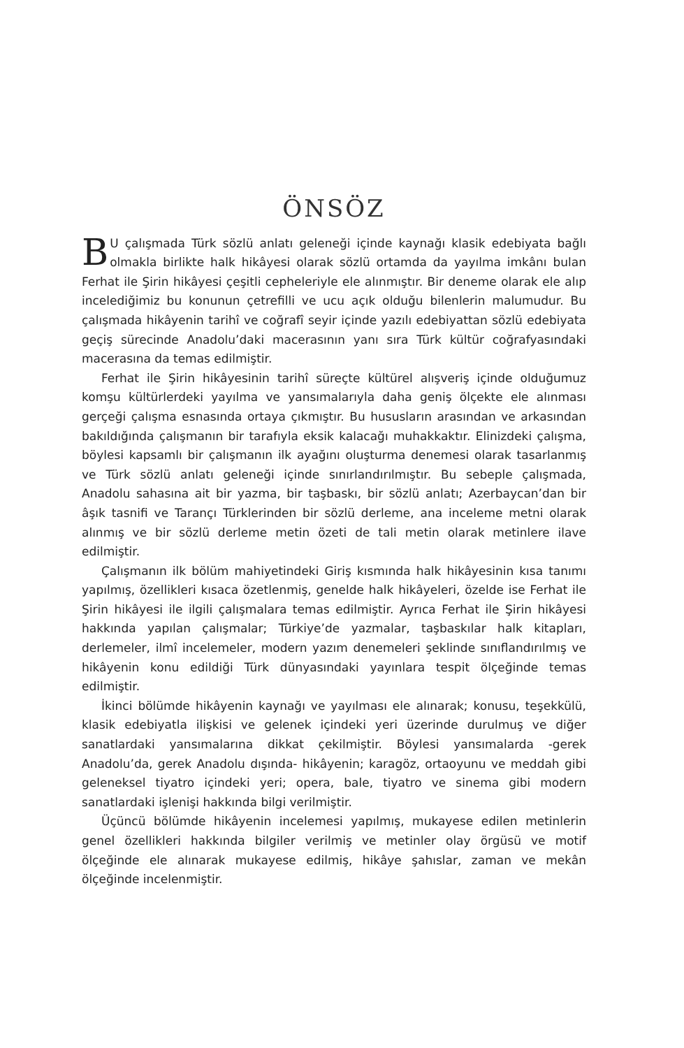ÖNSÖZ
BU çalışmada Türk sözlü anlatı geleneği içinde kaynağı klasik edebiyata bağlı olmakla birlikte halk hikâyesi olarak sözlü ortamda da yayılma imkânı bulan Ferhat ile Şirin hikâyesi çeşitli cepheleriyle ele alınmıştır. Bir deneme olarak ele alıp incelediğimiz bu konunun çetrefilli ve ucu açık olduğu bilenlerin malumudur. Bu çalışmada hikâyenin tarihî ve coğrafî seyir içinde yazılı edebiyattan sözlü edebiyata geçiş sürecinde Anadolu’daki macerasının yanı sıra Türk kültür coğrafyasındaki macerasına da temas edilmiştir.
Ferhat ile Şirin hikâyesinin tarihî süreçte kültürel alışveriş içinde olduğumuz komşu kültürlerdeki yayılma ve yansımalarıyla daha geniş ölçekte ele alınması gerçeği çalışma esnasında ortaya çıkmıştır. Bu hususların arasından ve arkasından bakıldığında çalışmanın bir tarafıyla eksik kalacağı muhakkaktır. Elinizdeki çalışma, böylesi kapsamlı bir çalışmanın ilk ayağını oluşturma denemesi olarak tasarlanmış ve Türk sözlü anlatı geleneği içinde sınırlandırılmıştır. Bu sebeple çalışmada, Anadolu sahasına ait bir yazma, bir taşbaskı, bir sözlü anlatı; Azerbaycan’dan bir âşık tasnifi ve Tarançı Türklerinden bir sözlü derleme, ana inceleme metni olarak alınmış ve bir sözlü derleme metin özeti de tali metin olarak metinlere ilave edilmiştir.
Çalışmanın ilk bölüm mahiyetindeki Giriş kısmında halk hikâyesinin kısa tanımı yapılmış, özellikleri kısaca özetlenmiş, genelde halk hikâyeleri, özelde ise Ferhat ile Şirin hikâyesi ile ilgili çalışmalara temas edilmiştir. Ayrıca Ferhat ile Şirin hikâyesi hakkında yapılan çalışmalar; Türkiye’de yazmalar, taşbaskılar halk kitapları, derlemeler, ilmî incelemeler, modern yazım denemeleri şeklinde sınıflandırılmış ve hikâyenin konu edildiği Türk dünyasındaki yayınlara tespit ölçeğinde temas edilmiştir.
İkinci bölümde hikâyenin kaynağı ve yayılması ele alınarak; konusu, teşekkülü, klasik edebiyatla ilişkisi ve gelenek içindeki yeri üzerinde durulmuş ve diğer sanatlardaki yansımalarına dikkat çekilmiştir. Böylesi yansımalarda -gerek Anadolu’da, gerek Anadolu dışında- hikâyenin; karagöz, ortaoyunu ve meddah gibi geleneksel tiyatro içindeki yeri; opera, bale, tiyatro ve sinema gibi modern sanatlardaki işlenişi hakkında bilgi verilmiştir.
Üçüncü bölümde hikâyenin incelemesi yapılmış, mukayese edilen metinlerin genel özellikleri hakkında bilgiler verilmiş ve metinler olay örgüsü ve motif ölçeğinde ele alınarak mukayese edilmiş, hikâye şahıslar, zaman ve mekân ölçeğinde incelenmiştir.